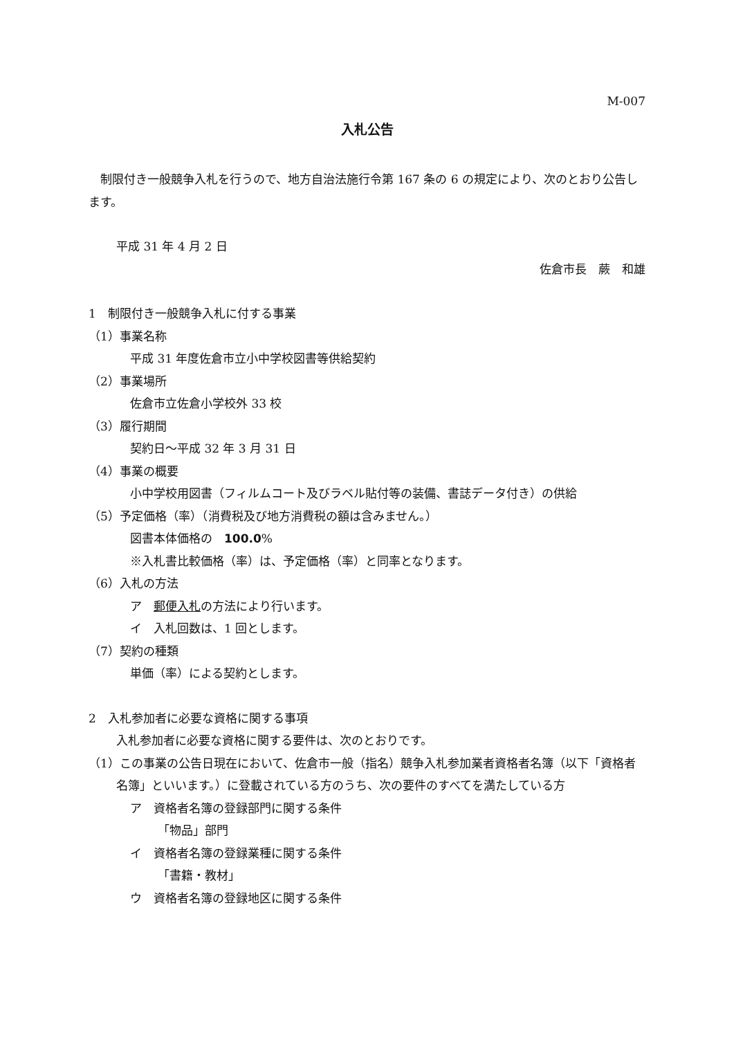M-007
入札公告
 制限付き一般競争入札を行うので、地方自治法施行令第 167 条の 6 の規定により、次のとおり公告します。
平成 31 年 4 月 2 日
佐倉市長　蕨　和雄
1　制限付き一般競争入札に付する事業
（1）事業名称
平成 31 年度佐倉市立小中学校図書等供給契約
（2）事業場所
佐倉市立佐倉小学校外 33 校
（3）履行期間
契約日～平成 32 年 3 月 31 日
（4）事業の概要
小中学校用図書（フィルムコート及びラベル貼付等の装備、書誌データ付き）の供給
（5）予定価格（率）（消費税及び地方消費税の額は含みません。）
図書本体価格の　100.0%
※入札書比較価格（率）は、予定価格（率）と同率となります。
（6）入札の方法
ア　郵便入札の方法により行います。
イ　入札回数は、1 回とします。
（7）契約の種類
単価（率）による契約とします。
2　入札参加者に必要な資格に関する事項
入札参加者に必要な資格に関する要件は、次のとおりです。
（1）この事業の公告日現在において、佐倉市一般（指名）競争入札参加業者資格者名簿（以下「資格者名簿」といいます。）に登載されている方のうち、次の要件のすべてを満たしている方
ア　資格者名簿の登録部門に関する条件
「物品」部門
イ　資格者名簿の登録業種に関する条件
「書籍・教材」
ウ　資格者名簿の登録地区に関する条件